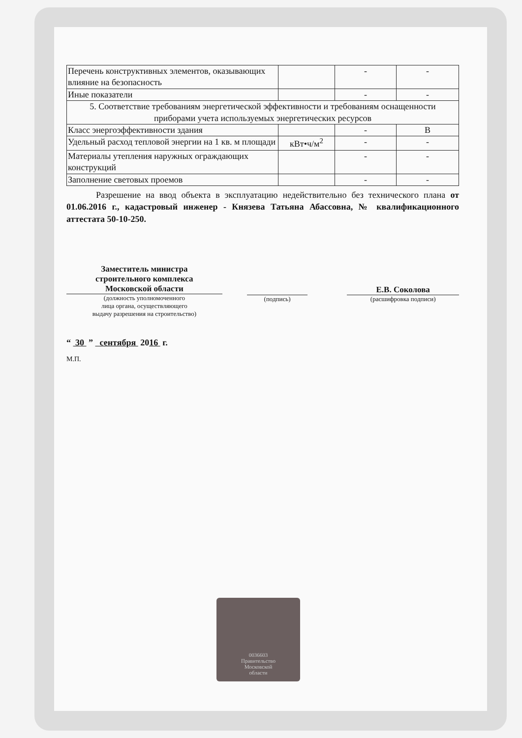| Перечень конструктивных элементов, оказывающих влияние на безопасность | | - | - |
| Иные показатели | | - | - |
| 5. Соответствие требованиям энергетической эффективности и требованиям оснащенности приборами учета используемых энергетических ресурсов | | | |
| Класс энергоэффективности здания | | - | B |
| Удельный расход тепловой энергии на 1 кв. м площади | кВт•ч/м<sup>2</sup> | - | - |
| Материалы утепления наружных ограждающих конструкций | | - | - |
| Заполнение световых проемов | | - | - |
Разрешение на ввод объекта в эксплуатацию недействительно без технического плана от 01.06.2016 г., кадастровый инженер - Князева Татьяна Абассовна, № квалификационного аттестата 50-10-250.
Заместитель министра
строительного комплекса
Московской области
(должность уполномоченного
лица органа, осуществляющего
выдачу разрешения на строительство)
(подпись)
Е.В. Соколова
(расшифровка подписи)
“ 30 ” сентября 2016 г.
М.П.
0036603
Правительство
Московской
области